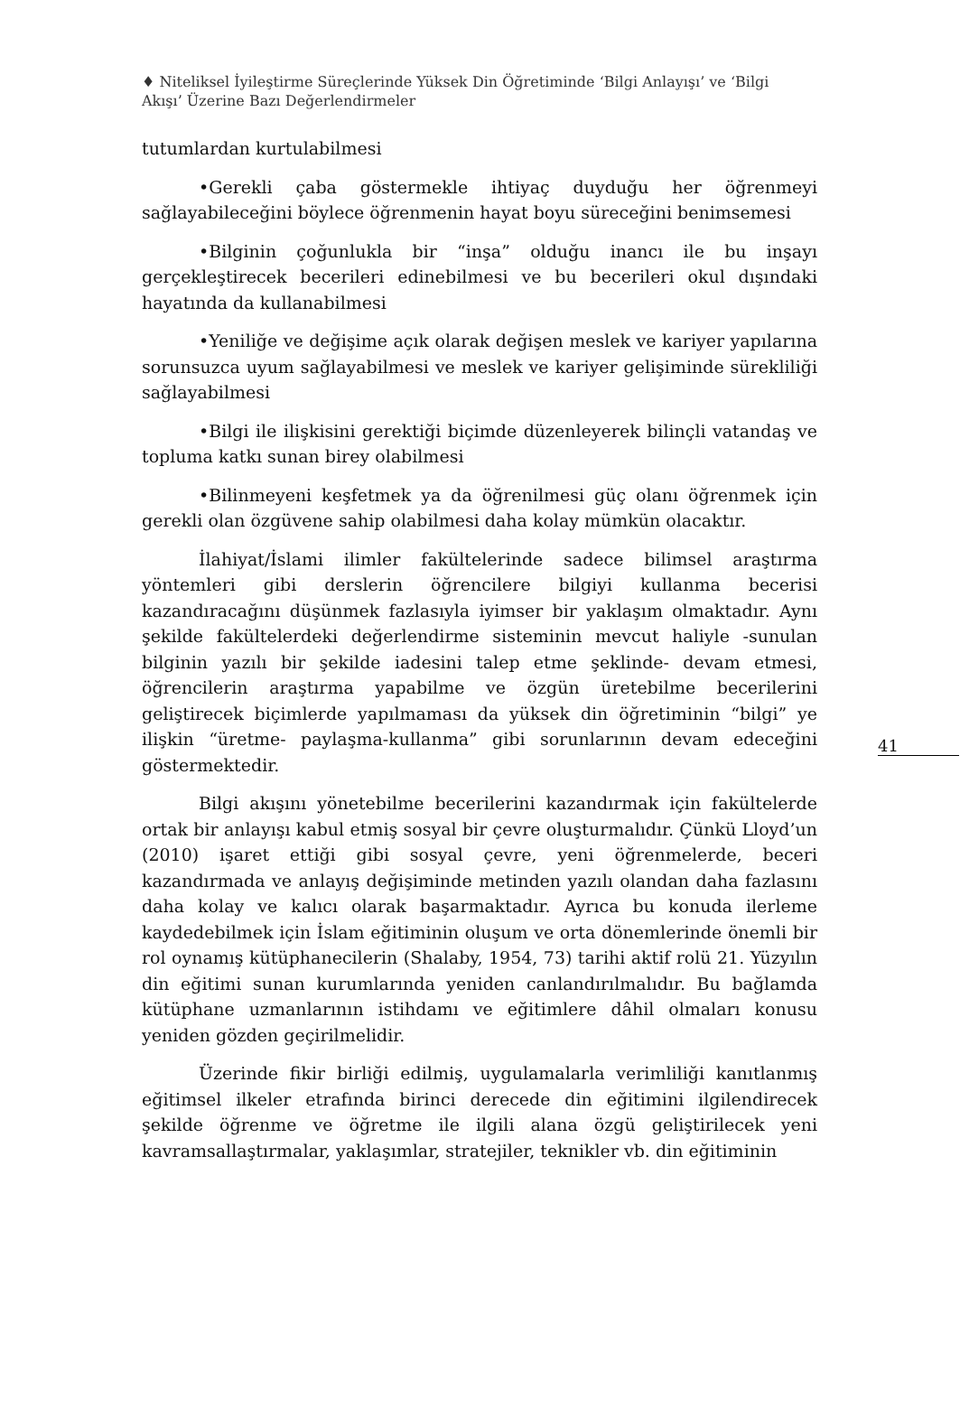♦ Niteliksel İyileştirme Süreçlerinde Yüksek Din Öğretiminde ‘Bilgi Anlayışı’ ve ‘Bilgi Akışı’ Üzerine Bazı Değerlendirmeler
41
tutumlardan kurtulabilmesi
•Gerekli çaba göstermekle ihtiyaç duyduğu her öğrenmeyi sağlayabileceğini böylece öğrenmenin hayat boyu süreceğini benimsemesi
•Bilginin çoğunlukla bir “inşa” olduğu inancı ile bu inşayı gerçekleştirecek becerileri edinebilmesi ve bu becerileri okul dışındaki hayatında da kullanabilmesi
•Yeniliğe ve değişime açık olarak değişen meslek ve kariyer yapılarına sorunsuzca uyum sağlayabilmesi ve meslek ve kariyer gelişiminde sürekliliği sağlayabilmesi
•Bilgi ile ilişkisini gerektiği biçimde düzenleyerek bilinçli vatandaş ve topluma katkı sunan birey olabilmesi
•Bilinmeyeni keşfetmek ya da öğrenilmesi güç olanı öğrenmek için gerekli olan özgüvene sahip olabilmesi daha kolay mümkün olacaktır.
İlahiyat/İslami ilimler fakültelerinde sadece bilimsel araştırma yöntemleri gibi derslerin öğrencilere bilgiyi kullanma becerisi kazandıracağını düşünmek fazlasıyla iyimser bir yaklaşım olmaktadır. Aynı şekilde fakültelerdeki değerlendirme sisteminin mevcut haliyle -sunulan bilginin yazılı bir şekilde iadesini talep etme şeklinde- devam etmesi, öğrencilerin araştırma yapabilme ve özgün üretebilme becerilerini geliştirecek biçimlerde yapılmaması da yüksek din öğretiminin “bilgi” ye ilişkin “üretme- paylaşma-kullanma” gibi sorunlarının devam edeceğini göstermektedir.
Bilgi akışını yönetebilme becerilerini kazandırmak için fakültelerde ortak bir anlayışı kabul etmiş sosyal bir çevre oluşturmalıdır. Çünkü Lloyd’un (2010) işaret ettiği gibi sosyal çevre, yeni öğrenmelerde, beceri kazandırmada ve anlayış değişiminde metinden yazılı olandan daha fazlasını daha kolay ve kalıcı olarak başarmaktadır. Ayrıca bu konuda ilerleme kaydedebilmek için İslam eğitiminin oluşum ve orta dönemlerinde önemli bir rol oynamış kütüphanecilerin (Shalaby, 1954, 73) tarihi aktif rolü 21. Yüzyılın din eğitimi sunan kurumlarında yeniden canlandırılmalıdır. Bu bağlamda kütüphane uzmanlarının istihdamı ve eğitimlere dâhil olmaları konusu yeniden gözden geçirilmelidir.
Üzerinde fikir birliği edilmiş, uygulamalarla verimliliği kanıtlanmış eğitimsel ilkeler etrafında birinci derecede din eğitimini ilgilendirecek şekilde öğrenme ve öğretme ile ilgili alana özgü geliştirilecek yeni kavramsallaştırmalar, yaklaşımlar, stratejiler, teknikler vb. din eğitiminin